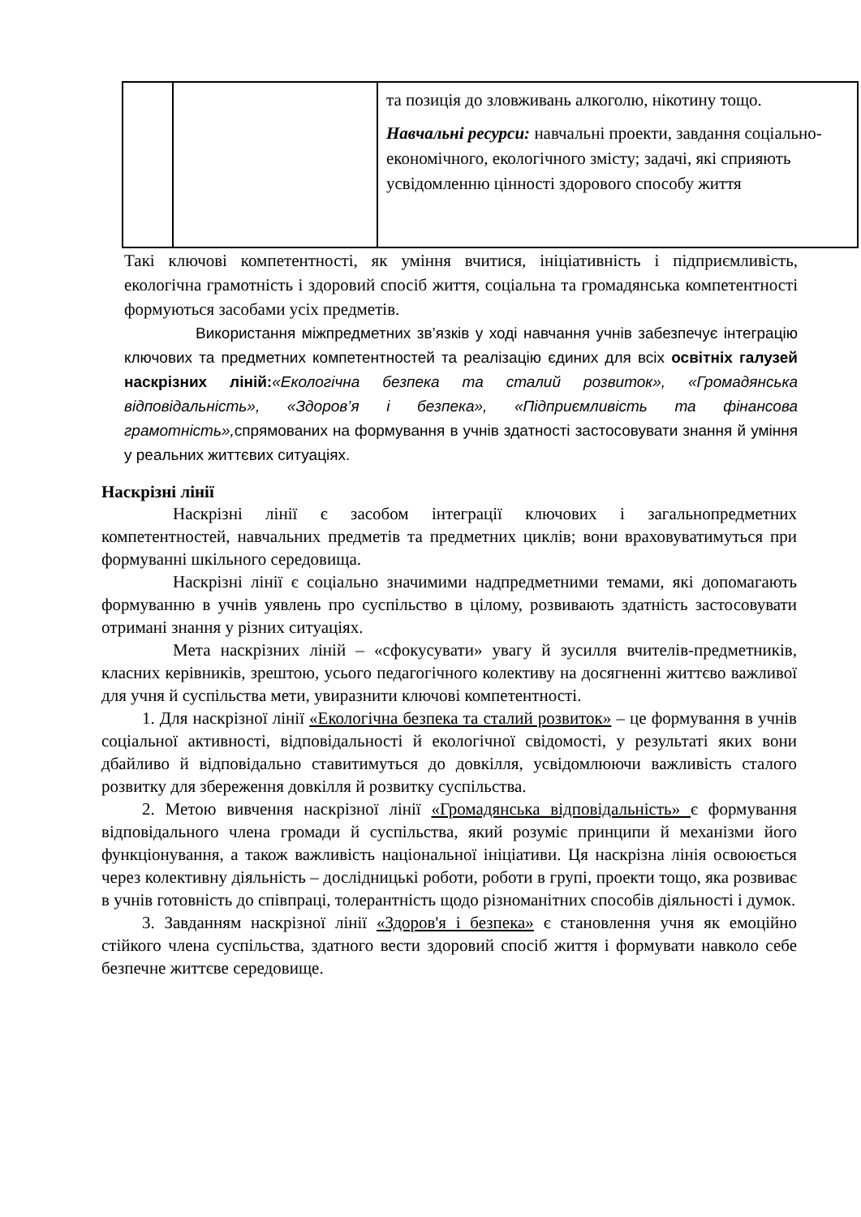| | | та позиція до зловживань алкоголю, нікотину тощо. Навчальні ресурси: навчальні проекти, завдання соціально-економічного, екологічного змісту; задачі, які сприяють усвідомленню цінності здорового способу життя |
Такі ключові компетентності, як уміння вчитися, ініціативність і підприємливість, екологічна грамотність і здоровий спосіб життя, соціальна та громадянська компетентності формуються засобами усіх предметів.
Використання міжпредметних зв’язків у ході навчання учнів забезпечує інтеграцію ключових та предметних компетентностей та реалізацію єдиних для всіх освітніх галузей наскрізних ліній:«Екологічна безпека та сталий розвиток», «Громадянська відповідальність», «Здоров’я і безпека», «Підприємливість та фінансова грамотність», спрямованих на формування в учнів здатності застосовувати знання й уміння у реальних життєвих ситуаціях.
Наскрізні лінії
Наскрізні лінії є засобом інтеграції ключових і загальнопредметних компетентностей, навчальних предметів та предметних циклів; вони враховуватимуться при формуванні шкільного середовища.
Наскрізні лінії є соціально значимими надпредметними темами, які допомагають формуванню в учнів уявлень про суспільство в цілому, розвивають здатність застосовувати отримані знання у різних ситуаціях.
Мета наскрізних ліній – «сфокусувати» увагу й зусилля вчителів-предметників, класних керівників, зрештою, усього педагогічного колективу на досягненні життєво важливої для учня й суспільства мети, увиразнити ключові компетентності.
1. Для наскрізної лінії «Екологічна безпека та сталий розвиток» – це формування в учнів соціальної активності, відповідальності й екологічної свідомості, у результаті яких вони дбайливо й відповідально ставитимуться до довкілля, усвідомлюючи важливість сталого розвитку для збереження довкілля й розвитку суспільства.
2. Метою вивчення наскрізної лінії «Громадянська відповідальність» є формування відповідального члена громади й суспільства, який розуміє принципи й механізми його функціонування, а також важливість національної ініціативи. Ця наскрізна лінія освоюється через колективну діяльність – дослідницькі роботи, роботи в групі, проекти тощо, яка розвиває в учнів готовність до співпраці, толерантність щодо різноманітних способів діяльності і думок.
3. Завданням наскрізної лінії «Здоров'я і безпека» є становлення учня як емоційно стійкого члена суспільства, здатного вести здоровий спосіб життя і формувати навколо себе безпечне життєве середовище.